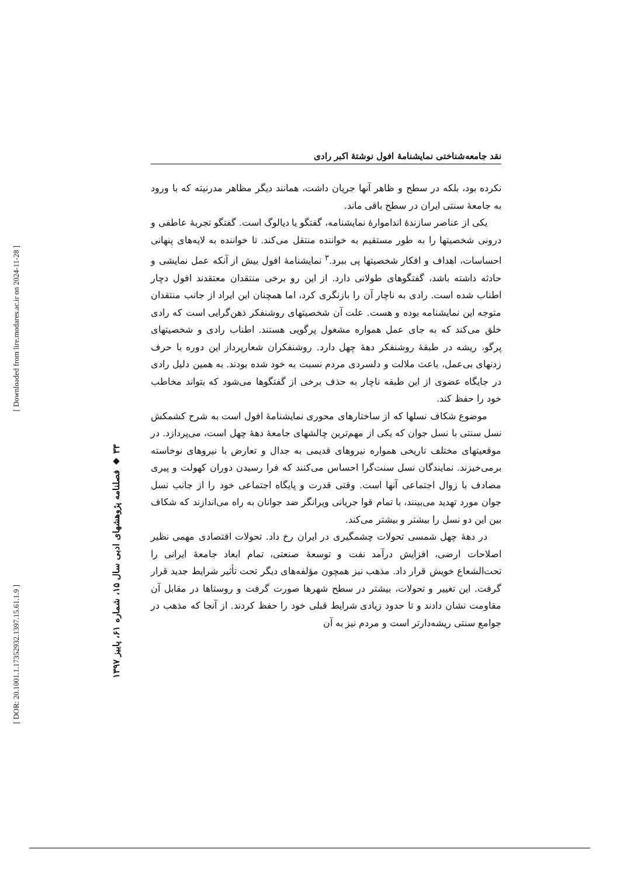نقد جامعه‌شناختی نمایشنامهٔ افول نوشتهٔ اکبر رادی
نکرده بود، بلکه در سطح و ظاهر آنها جریان داشت، همانند دیگر مظاهر مدرنیته که با ورود به جامعهٔ سنتی ایران در سطح باقی ماند.
یکی از عناصر سازندهٔ انداموارهٔ نمایشنامه، گفتگو یا دیالوگ است. گفتگو تجربهٔ عاطفی و درونی شخصیتها را به طور مستقیم به خواننده منتقل می‌کند. تا خواننده به لایه‌های پنهانی احساسات، اهداف و افکار شخصیتها پی ببرد.<sup>۳</sup> نمایشنامهٔ افول بیش از آنکه عمل نمایشی و حادثه داشته باشد، گفتگوهای طولانی دارد. از این رو برخی منتقدان معتقدند افول دچار اطناب شده است. رادی به ناچار آن را بازنگری کرد، اما همچنان این ایراد از جانب منتقدان متوجه این نمایشنامه بوده و هست. علت آن شخصیتهای روشنفکر ذهن‌گرایی است که رادی خلق می‌کند که به جای عمل همواره مشغول پرگویی هستند. اطناب رادی و شخصیتهای پرگو، ریشه در طبقهٔ روشنفکر دههٔ چهل دارد. روشنفکران شعارپرداز این دوره با حرف زدنهای بی‌عمل، باعث ملالت و دلسردی مردم نسبت به خود شده بودند. به همین دلیل رادی در جایگاه عضوی از این طبقه ناچار به حذف برخی از گفتگوها می‌شود که بتواند مخاطب خود را حفظ کند.
موضوع شکاف نسلها که از ساختارهای محوری نمایشنامهٔ افول است به شرح کشمکش نسل سنتی با نسل جوان که یکی از مهم‌ترین چالشهای جامعهٔ دههٔ چهل است، می‌پردازد. در موقعیتهای مختلف تاریخی همواره نیروهای قدیمی به جدال و تعارض با نیروهای نوخاسته برمی‌خیزند. نمایندگان نسل سنت‌گرا احساس می‌کنند که فرا رسیدن دوران کهولت و پیری مصادف با زوال اجتماعی آنها است. وقتی قدرت و پایگاه اجتماعی خود را از جانب نسل جوان مورد تهدید می‌بینند، با تمام قوا جریانی ویرانگر ضد جوانان به راه می‌اندازند که شکاف بین این دو نسل را بیشتر و بیشتر می‌کند.
در دههٔ چهل شمسی تحولات چشمگیری در ایران رخ داد. تحولات اقتصادی مهمی نظیر اصلاحات ارضی، افزایش درآمد نفت و توسعهٔ صنعتی، تمام ابعاد جامعهٔ ایرانی را تحت‌الشعاع خویش قرار داد. مذهب نیز همچون مؤلفه‌های دیگر تحت تأثیر شرایط جدید قرار گرفت. این تغییر و تحولات، بیشتر در سطح شهرها صورت گرفت و روستاها در مقابل آن مقاومت نشان دادند و تا حدود زیادی شرایط قبلی خود را حفظ کردند. از آنجا که مذهب در جوامع سنتی ریشه‌دارتر است و مردم نیز به آن
۳۳ ◆ فصلنامه پژوهشهای ادبی سال ۱۵، شماره ۶۱، پاییز ۱۳۹۷
[ Downloaded from lire.modares.ac.ir on 2024-11-28 ]
[ DOR: 20.1001.1.17352932.1397.15.61.1.9 ]